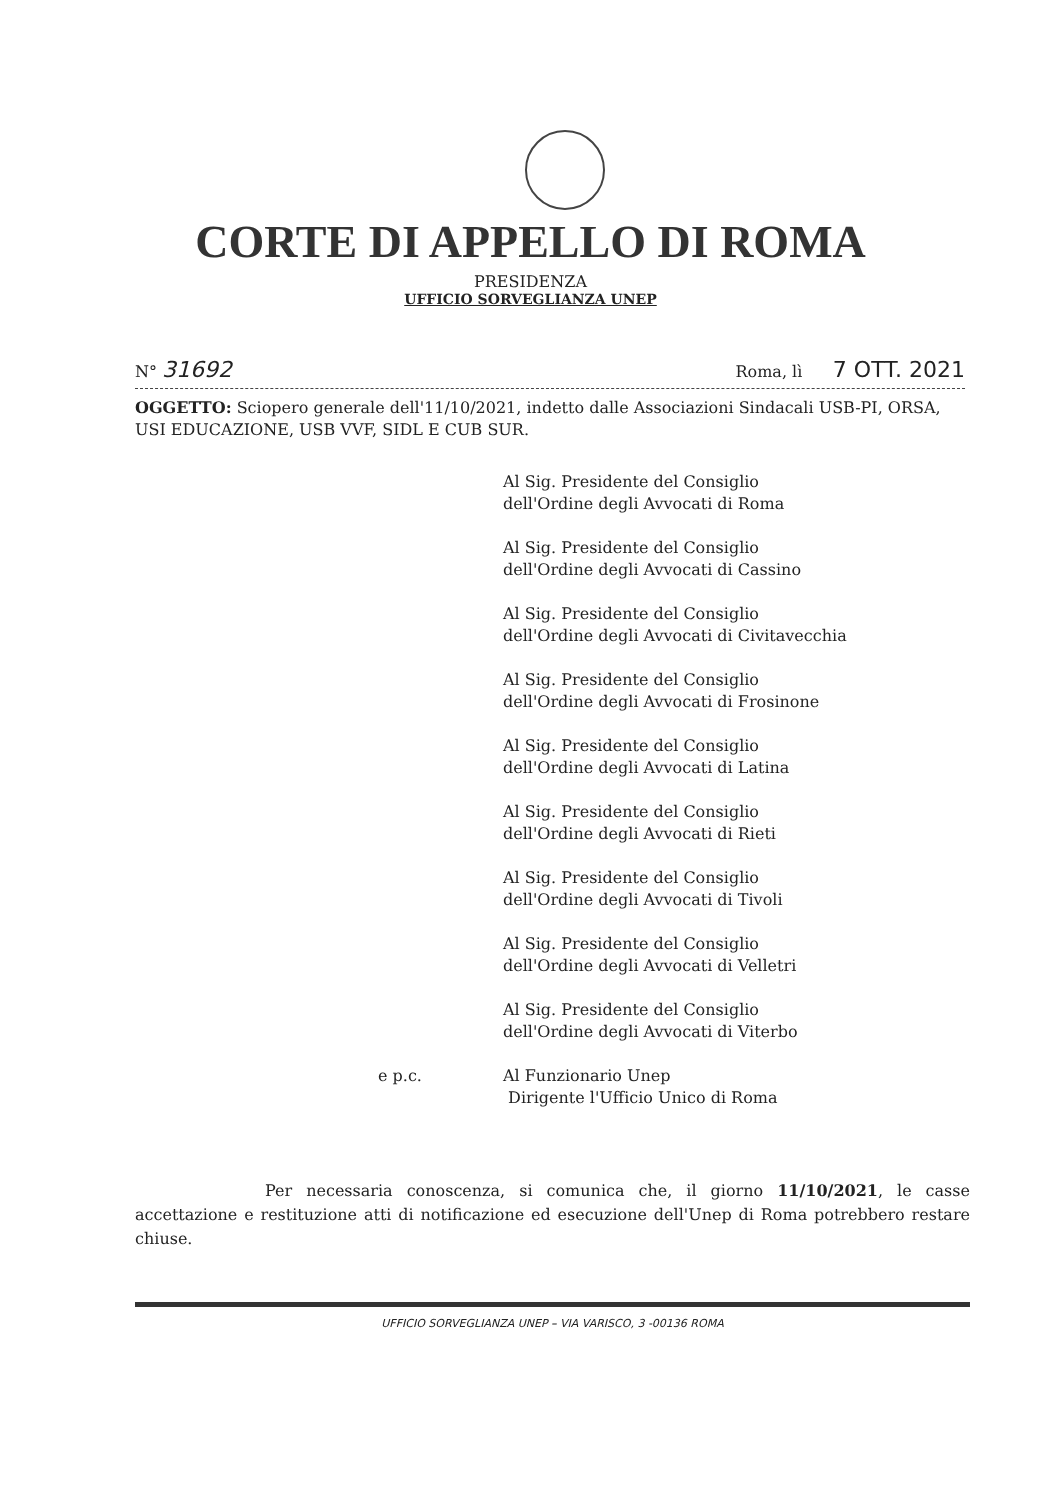CORTE DI APPELLO DI ROMA
PRESIDENZA
UFFICIO SORVEGLIANZA UNEP
N° 31692 Roma, lì 7 OTT. 2021
OGGETTO: Sciopero generale dell'11/10/2021, indetto dalle Associazioni Sindacali USB-PI, ORSA, USI EDUCAZIONE, USB VVF, SIDL E CUB SUR.
Al Sig. Presidente del Consiglio
dell'Ordine degli Avvocati di Roma
Al Sig. Presidente del Consiglio
dell'Ordine degli Avvocati di Cassino
Al Sig. Presidente del Consiglio
dell'Ordine degli Avvocati di Civitavecchia
Al Sig. Presidente del Consiglio
dell'Ordine degli Avvocati di Frosinone
Al Sig. Presidente del Consiglio
dell'Ordine degli Avvocati di Latina
Al Sig. Presidente del Consiglio
dell'Ordine degli Avvocati di Rieti
Al Sig. Presidente del Consiglio
dell'Ordine degli Avvocati di Tivoli
Al Sig. Presidente del Consiglio
dell'Ordine degli Avvocati di Velletri
Al Sig. Presidente del Consiglio
dell'Ordine degli Avvocati di Viterbo
e p.c. Al Funzionario Unep
Dirigente l'Ufficio Unico di Roma
Per necessaria conoscenza, si comunica che, il giorno 11/10/2021, le casse accettazione e restituzione atti di notificazione ed esecuzione dell'Unep di Roma potrebbero restare chiuse.
UFFICIO SORVEGLIANZA UNEP – VIA VARISCO, 3 -00136 ROMA